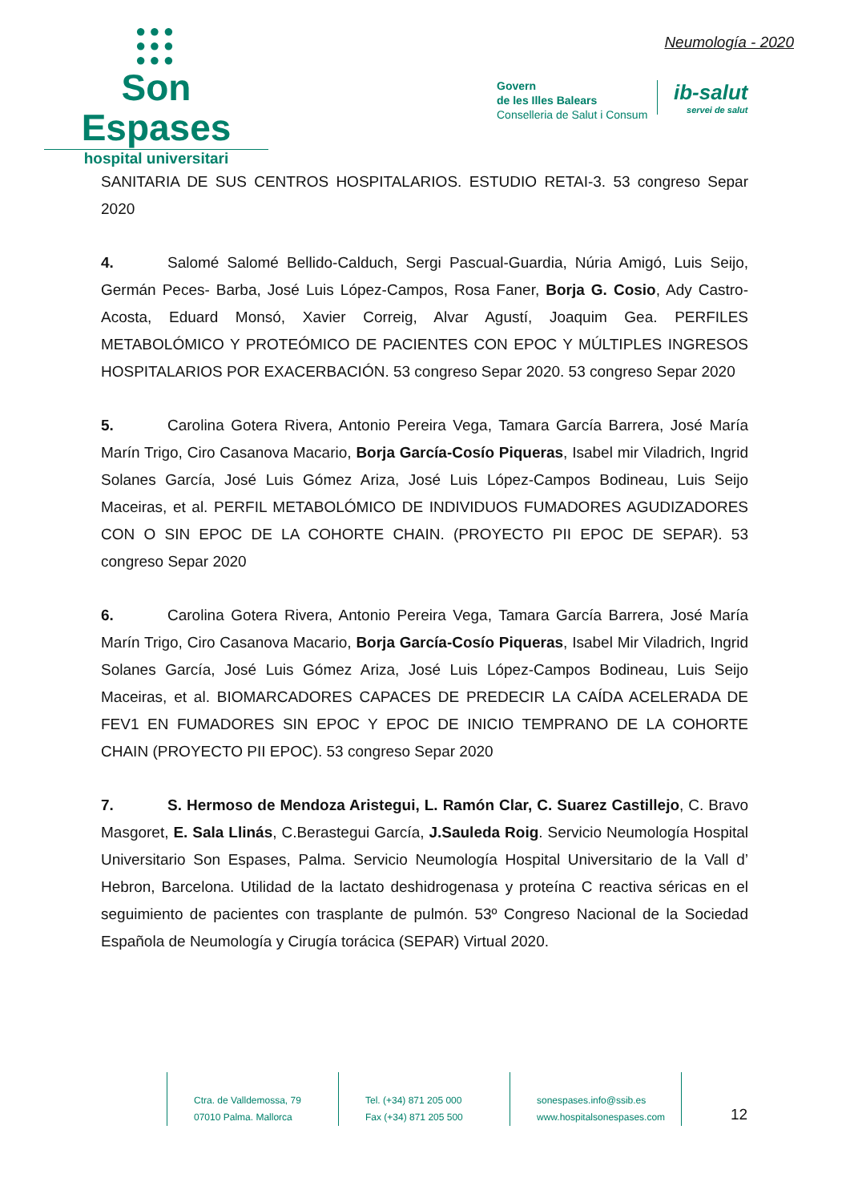●●●
●●●
●●●
Son Espases
hospital universitari
Neumología - 2020
Govern
de les Illes Balears
Conselleria de Salut i Consum
ib-salut
servei de salut
SANITARIA DE SUS CENTROS HOSPITALARIOS. ESTUDIO RETAI-3. 53 congreso Separ 2020
4. Salomé Salomé Bellido-Calduch, Sergi Pascual-Guardia, Núria Amigó, Luis Seijo, Germán Peces- Barba, José Luis López-Campos, Rosa Faner, Borja G. Cosio, Ady Castro-Acosta, Eduard Monsó, Xavier Correig, Alvar Agustí, Joaquim Gea. PERFILES METABOLÓMICO Y PROTEÓMICO DE PACIENTES CON EPOC Y MÚLTIPLES INGRESOS HOSPITALARIOS POR EXACERBACIÓN. 53 congreso Separ 2020. 53 congreso Separ 2020
5. Carolina Gotera Rivera, Antonio Pereira Vega, Tamara García Barrera, José María Marín Trigo, Ciro Casanova Macario, Borja García-Cosío Piqueras, Isabel mir Viladrich, Ingrid Solanes García, José Luis Gómez Ariza, José Luis López-Campos Bodineau, Luis Seijo Maceiras, et al. PERFIL METABOLÓMICO DE INDIVIDUOS FUMADORES AGUDIZADORES CON O SIN EPOC DE LA COHORTE CHAIN. (PROYECTO PII EPOC DE SEPAR). 53 congreso Separ 2020
6. Carolina Gotera Rivera, Antonio Pereira Vega, Tamara García Barrera, José María Marín Trigo, Ciro Casanova Macario, Borja García-Cosío Piqueras, Isabel Mir Viladrich, Ingrid Solanes García, José Luis Gómez Ariza, José Luis López-Campos Bodineau, Luis Seijo Maceiras, et al. BIOMARCADORES CAPACES DE PREDECIR LA CAÍDA ACELERADA DE FEV1 EN FUMADORES SIN EPOC Y EPOC DE INICIO TEMPRANO DE LA COHORTE CHAIN (PROYECTO PII EPOC). 53 congreso Separ 2020
7. S. Hermoso de Mendoza Aristegui, L. Ramón Clar, C. Suarez Castillejo, C. Bravo Masgoret, E. Sala Llinás, C.Berastegui García, J.Sauleda Roig. Servicio Neumología Hospital Universitario Son Espases, Palma. Servicio Neumología Hospital Universitario de la Vall d’ Hebron, Barcelona. Utilidad de la lactato deshidrogenasa y proteína C reactiva séricas en el seguimiento de pacientes con trasplante de pulmón. 53º Congreso Nacional de la Sociedad Española de Neumología y Cirugía torácica (SEPAR) Virtual 2020.
Ctra. de Valldemossa, 79
07010 Palma. Mallorca
Tel. (+34) 871 205 000
Fax (+34) 871 205 500
sonespases.info@ssib.es
www.hospitalsonespases.com
12